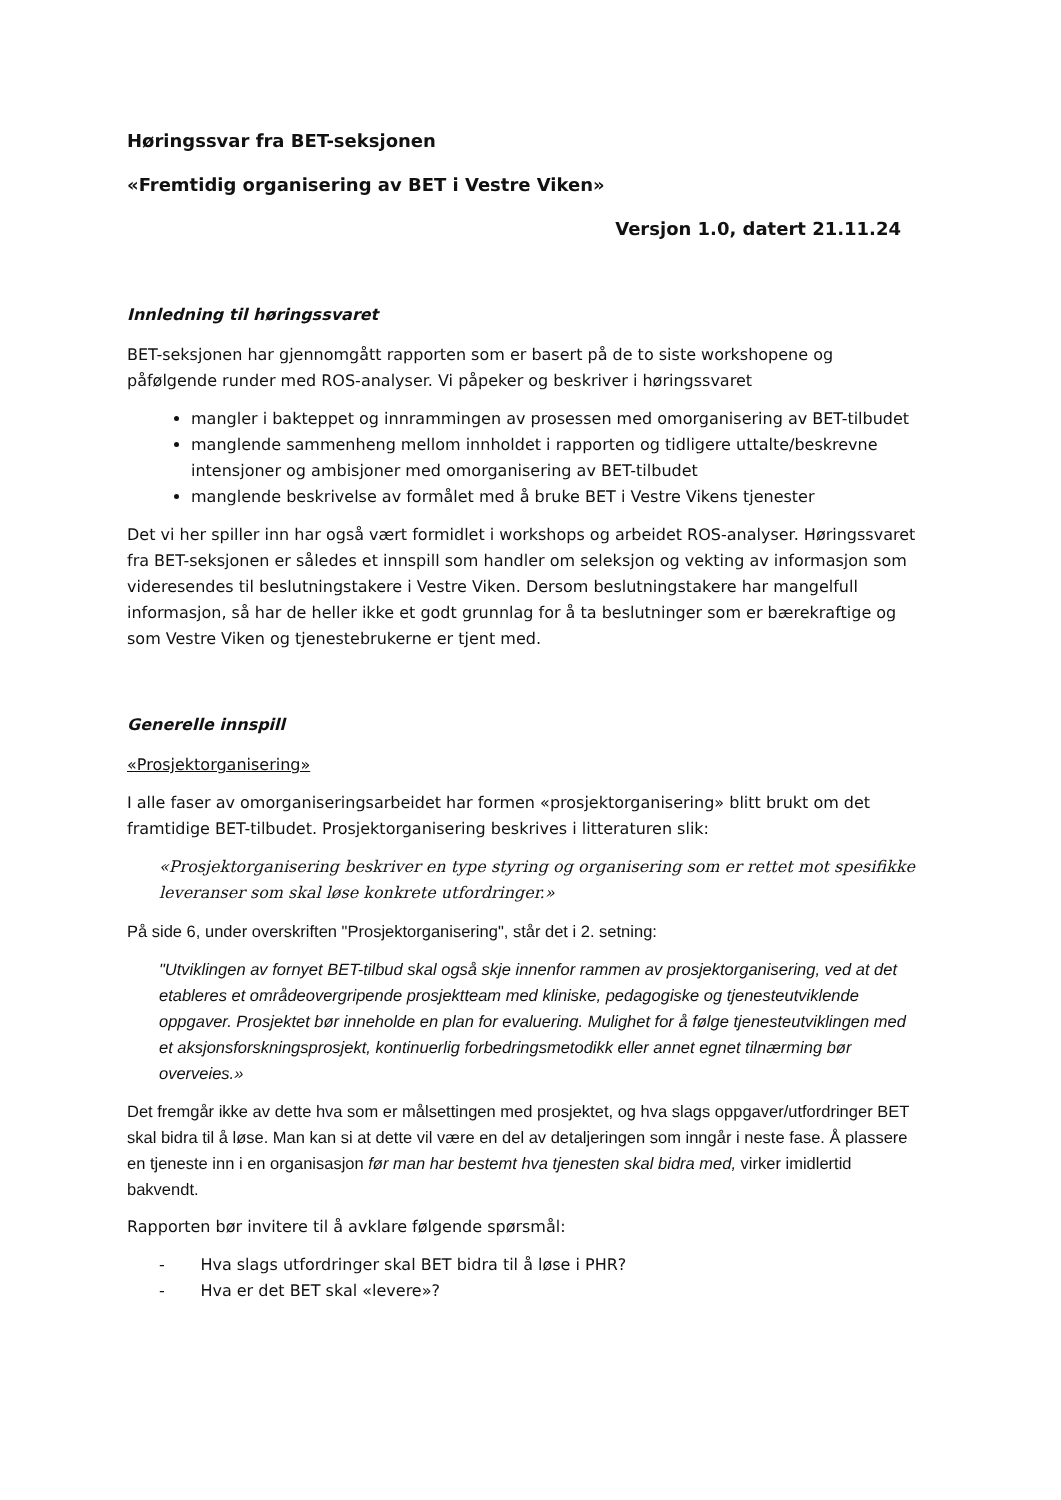Høringssvar fra BET-seksjonen
«Fremtidig organisering av BET i Vestre Viken»
Versjon 1.0, datert 21.11.24
Innledning til høringssvaret
BET-seksjonen har gjennomgått rapporten som er basert på de to siste workshopene og påfølgende runder med ROS-analyser. Vi påpeker og beskriver i høringssvaret
mangler i bakteppet og innrammingen av prosessen med omorganisering av BET-tilbudet
manglende sammenheng mellom innholdet i rapporten og tidligere uttalte/beskrevne intensjoner og ambisjoner med omorganisering av BET-tilbudet
manglende beskrivelse av formålet med å bruke BET i Vestre Vikens tjenester
Det vi her spiller inn har også vært formidlet i workshops og arbeidet ROS-analyser. Høringssvaret fra BET-seksjonen er således et innspill som handler om seleksjon og vekting av informasjon som videresendes til beslutningstakere i Vestre Viken. Dersom beslutningstakere har mangelfull informasjon, så har de heller ikke et godt grunnlag for å ta beslutninger som er bærekraftige og som Vestre Viken og tjenestebrukerne er tjent med.
Generelle innspill
«Prosjektorganisering»
I alle faser av omorganiseringsarbeidet har formen «prosjektorganisering» blitt brukt om det framtidige BET-tilbudet. Prosjektorganisering beskrives i litteraturen slik:
«Prosjektorganisering beskriver en type styring og organisering som er rettet mot spesifikke leveranser som skal løse konkrete utfordringer.»
På side 6, under overskriften "Prosjektorganisering", står det i 2. setning:
"Utviklingen av fornyet BET-tilbud skal også skje innenfor rammen av prosjektorganisering, ved at det etableres et områdeovergripende prosjektteam med kliniske, pedagogiske og tjenesteutviklende oppgaver. Prosjektet bør inneholde en plan for evaluering. Mulighet for å følge tjenesteutviklingen med et aksjonsforskningsprosjekt, kontinuerlig forbedringsmetodikk eller annet egnet tilnærming bør overveies.»
Det fremgår ikke av dette hva som er målsettingen med prosjektet, og hva slags oppgaver/utfordringer BET skal bidra til å løse. Man kan si at dette vil være en del av detaljeringen som inngår i neste fase. Å plassere en tjeneste inn i en organisasjon før man har bestemt hva tjenesten skal bidra med, virker imidlertid bakvendt.
Rapporten bør invitere til å avklare følgende spørsmål:
- Hva slags utfordringer skal BET bidra til å løse i PHR?
- Hva er det BET skal «levere»?